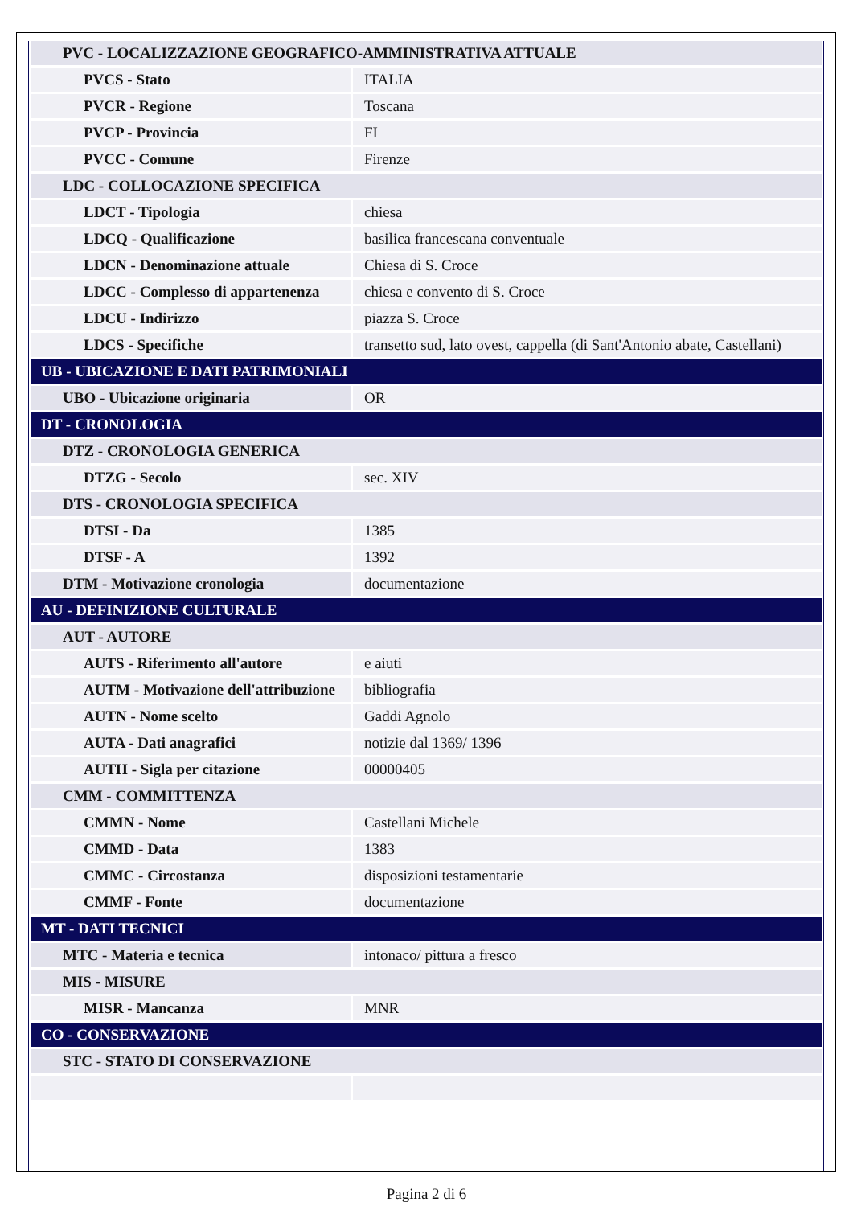| PVC - LOCALIZZAZIONE GEOGRAFICO-AMMINISTRATIVA ATTUALE | |
| PVCS - Stato | ITALIA |
| PVCR - Regione | Toscana |
| PVCP - Provincia | FI |
| PVCC - Comune | Firenze |
| LDC - COLLOCAZIONE SPECIFICA | |
| LDCT - Tipologia | chiesa |
| LDCQ - Qualificazione | basilica francescana conventuale |
| LDCN - Denominazione attuale | Chiesa di S. Croce |
| LDCC - Complesso di appartenenza | chiesa e convento di S. Croce |
| LDCU - Indirizzo | piazza S. Croce |
| LDCS - Specifiche | transetto sud, lato ovest, cappella (di Sant'Antonio abate, Castellani) |
| UB - UBICAZIONE E DATI PATRIMONIALI | |
| UBO - Ubicazione originaria | OR |
| DT - CRONOLOGIA | |
| DTZ - CRONOLOGIA GENERICA | |
| DTZG - Secolo | sec. XIV |
| DTS - CRONOLOGIA SPECIFICA | |
| DTSI - Da | 1385 |
| DTSF - A | 1392 |
| DTM - Motivazione cronologia | documentazione |
| AU - DEFINIZIONE CULTURALE | |
| AUT - AUTORE | |
| AUTS - Riferimento all'autore | e aiuti |
| AUTM - Motivazione dell'attribuzione | bibliografia |
| AUTN - Nome scelto | Gaddi Agnolo |
| AUTA - Dati anagrafici | notizie dal 1369/ 1396 |
| AUTH - Sigla per citazione | 00000405 |
| CMM - COMMITTENZA | |
| CMMN - Nome | Castellani Michele |
| CMMD - Data | 1383 |
| CMMC - Circostanza | disposizioni testamentarie |
| CMMF - Fonte | documentazione |
| MT - DATI TECNICI | |
| MTC - Materia e tecnica | intonaco/ pittura a fresco |
| MIS - MISURE | |
| MISR - Mancanza | MNR |
| CO - CONSERVAZIONE | |
| STC - STATO DI CONSERVAZIONE | |
Pagina 2 di 6